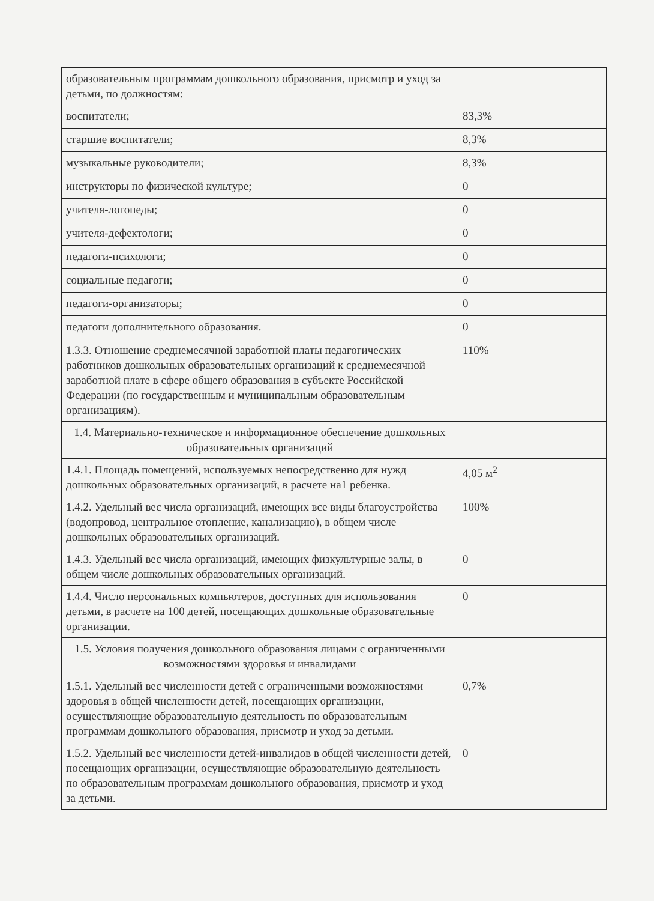| образовательным программам дошкольного образования, присмотр и уход за детьми, по должностям: | |
| воспитатели; | 83,3% |
| старшие воспитатели; | 8,3% |
| музыкальные руководители; | 8,3% |
| инструкторы по физической культуре; | 0 |
| учителя-логопеды; | 0 |
| учителя-дефектологи; | 0 |
| педагоги-психологи; | 0 |
| социальные педагоги; | 0 |
| педагоги-организаторы; | 0 |
| педагоги дополнительного образования. | 0 |
| 1.3.3. Отношение среднемесячной заработной платы педагогических работников дошкольных образовательных организаций к среднемесячной заработной плате в сфере общего образования в субъекте Российской Федерации (по государственным и муниципальным образовательным организациям). | 110% |
| 1.4. Материально-техническое и информационное обеспечение дошкольных образовательных организаций | |
| 1.4.1. Площадь помещений, используемых непосредственно для нужд дошкольных образовательных организаций, в расчете на1 ребенка. | 4,05 м<sup>2</sup> |
| 1.4.2. Удельный вес числа организаций, имеющих все виды благоустройства (водопровод, центральное отопление, канализацию), в общем числе дошкольных образовательных организаций. | 100% |
| 1.4.3. Удельный вес числа организаций, имеющих физкультурные залы, в общем числе дошкольных образовательных организаций. | 0 |
| 1.4.4. Число персональных компьютеров, доступных для использования детьми, в расчете на 100 детей, посещающих дошкольные образовательные организации. | 0 |
| 1.5. Условия получения дошкольного образования лицами с ограниченными возможностями здоровья и инвалидами | |
| 1.5.1. Удельный вес численности детей с ограниченными возможностями здоровья в общей численности детей, посещающих организации, осуществляющие образовательную деятельность по образовательным программам дошкольного образования, присмотр и уход за детьми. | 0,7% |
| 1.5.2. Удельный вес численности детей-инвалидов в общей численности детей, посещающих организации, осуществляющие образовательную деятельность по образовательным программам дошкольного образования, присмотр и уход за детьми. | 0 |